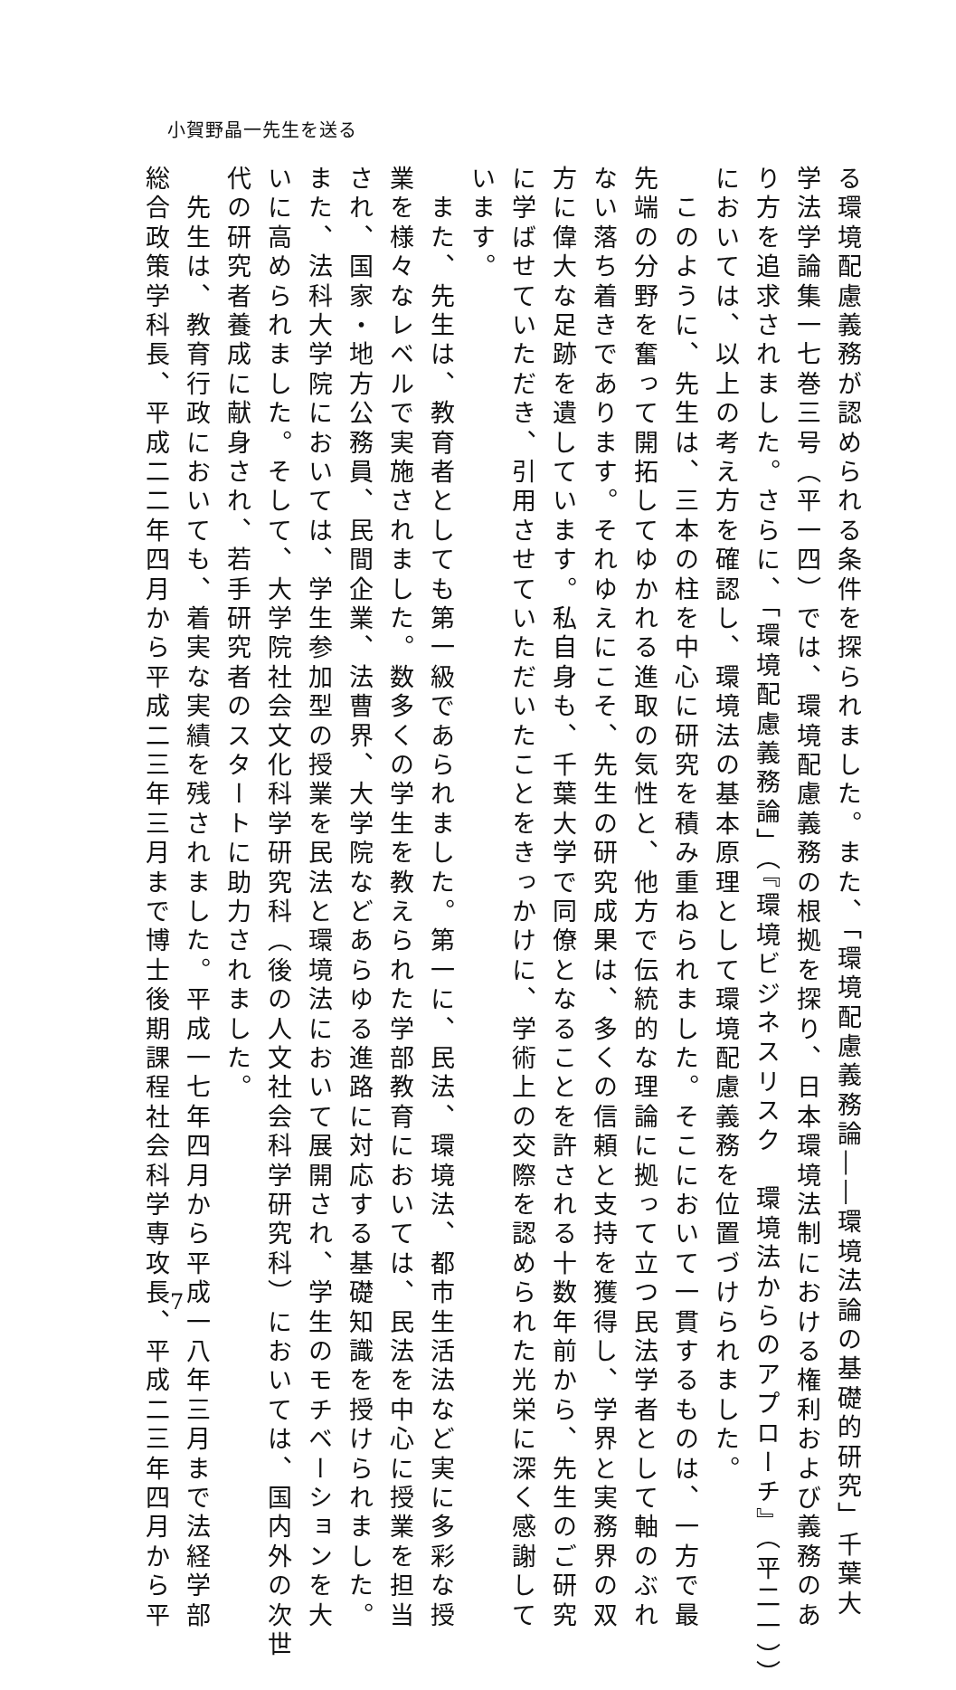小賀野晶一先生を送る
る環境配慮義務が認められる条件を探られました。また、「環境配慮義務論――環境法論の基礎的研究」千葉大
学法学論集一七巻三号（平一四）では、環境配慮義務の根拠を探り、日本環境法制における権利および義務のあ
り方を追求されました。さらに、「環境配慮義務論」（『環境ビジネスリスク　環境法からのアプローチ』（平二一））
においては、以上の考え方を確認し、環境法の基本原理として環境配慮義務を位置づけられました。
　このように、先生は、三本の柱を中心に研究を積み重ねられました。そこにおいて一貫するものは、一方で最
先端の分野を奮って開拓してゆかれる進取の気性と、他方で伝統的な理論に拠って立つ民法学者として軸のぶれ
ない落ち着きであります。それゆえにこそ、先生の研究成果は、多くの信頼と支持を獲得し、学界と実務界の双
方に偉大な足跡を遺しています。私自身も、千葉大学で同僚となることを許される十数年前から、先生のご研究
に学ばせていただき、引用させていただいたことをきっかけに、学術上の交際を認められた光栄に深く感謝して
います。
　また、先生は、教育者としても第一級であられました。第一に、民法、環境法、都市生活法など実に多彩な授
業を様々なレベルで実施されました。数多くの学生を教えられた学部教育においては、民法を中心に授業を担当
され、国家・地方公務員、民間企業、法曹界、大学院などあらゆる進路に対応する基礎知識を授けられました。
また、法科大学院においては、学生参加型の授業を民法と環境法において展開され、学生のモチベーションを大
いに高められました。そして、大学院社会文化科学研究科（後の人文社会科学研究科）においては、国内外の次世
代の研究者養成に献身され、若手研究者のスタートに助力されました。
　先生は、教育行政においても、着実な実績を残されました。平成一七年四月から平成一八年三月まで法経学部
総合政策学科長、平成二二年四月から平成二三年三月まで博士後期課程社会科学専攻長、平成二三年四月から平
7